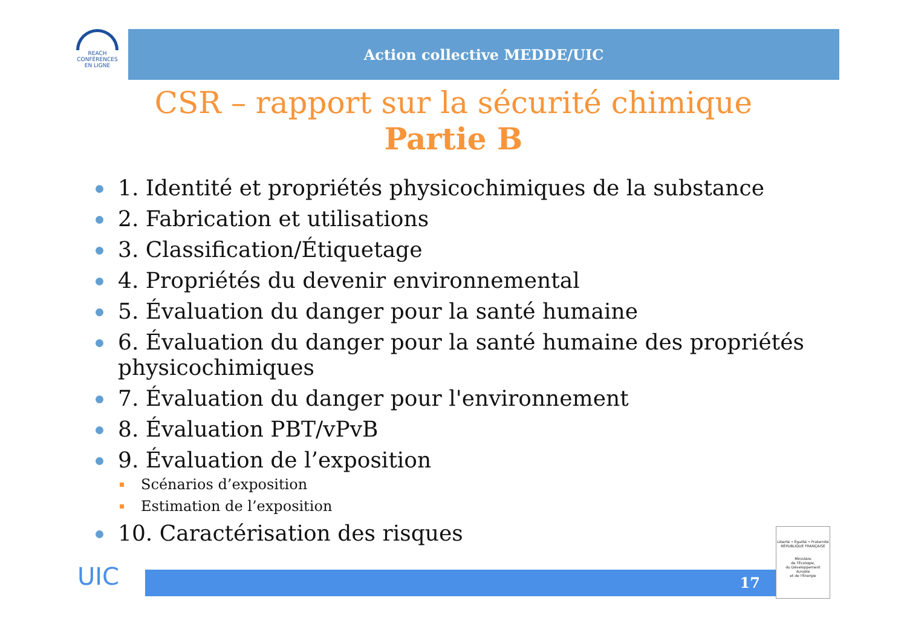REACH
CONFÉRENCES
EN LIGNE
Action collective MEDDE/UIC
CSR – rapport sur la sécurité chimique
Partie B
1. Identité et propriétés physicochimiques de la substance
2. Fabrication et utilisations
3. Classification/Étiquetage
4. Propriétés du devenir environnemental
5. Évaluation du danger pour la santé humaine
6. Évaluation du danger pour la santé humaine des propriétés physicochimiques
7. Évaluation du danger pour l'environnement
8. Évaluation PBT/vPvB
9. Évaluation de l’exposition
Scénarios d’exposition
Estimation de l’exposition
10. Caractérisation des risques
UIC 17
Liberté • Égalité • Fraternité
RÉPUBLIQUE FRANÇAISE
Ministère
de l'Écologie,
du Développement
durable
et de l'Énergie